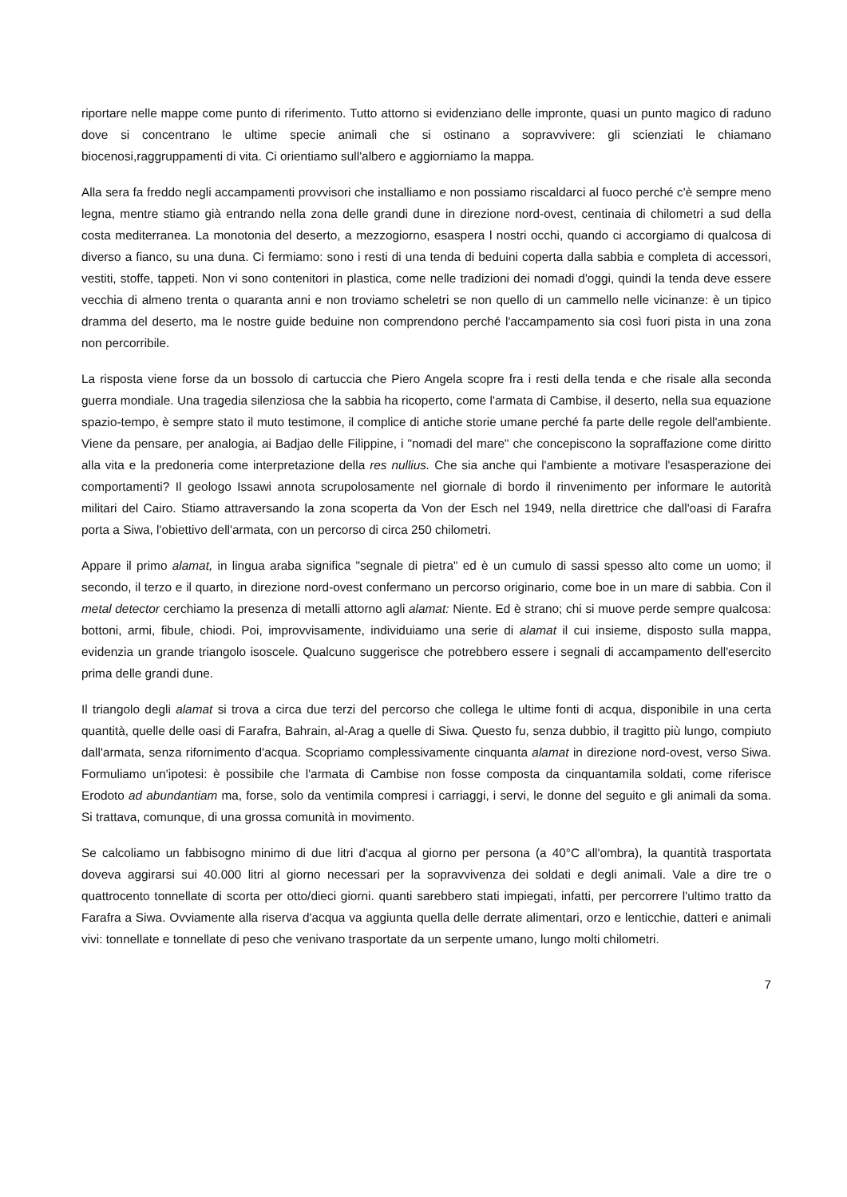riportare nelle mappe come punto di riferimento. Tutto attorno si evidenziano delle impronte, quasi un punto magico di raduno dove si concentrano le ultime specie animali che si ostinano a sopravvivere: gli scienziati le chiamano biocenosi,raggruppamenti di vita. Ci orientiamo sull'albero e aggiorniamo la mappa.
Alla sera fa freddo negli accampamenti provvisori che installiamo e non possiamo riscaldarci al fuoco perché c'è sempre meno legna, mentre stiamo già entrando nella zona delle grandi dune in direzione nord-ovest, centinaia di chilometri a sud della costa mediterranea. La monotonia del deserto, a mezzogiorno, esaspera l nostri occhi, quando ci accorgiamo di qualcosa di diverso a fianco, su una duna. Ci fermiamo: sono i resti di una tenda di beduini coperta dalla sabbia e completa di accessori, vestiti, stoffe, tappeti. Non vi sono contenitori in plastica, come nelle tradizioni dei nomadi d'oggi, quindi la tenda deve essere vecchia di almeno trenta o quaranta anni e non troviamo scheletri se non quello di un cammello nelle vicinanze: è un tipico dramma del deserto, ma le nostre guide beduine non comprendono perché l'accampamento sia così fuori pista in una zona non percorribile.
La risposta viene forse da un bossolo di cartuccia che Piero Angela scopre fra i resti della tenda e che risale alla seconda guerra mondiale. Una tragedia silenziosa che la sabbia ha ricoperto, come l'armata di Cambise, il deserto, nella sua equazione spazio-tempo, è sempre stato il muto testimone, il complice di antiche storie umane perché fa parte delle regole dell'ambiente. Viene da pensare, per analogia, ai Badjao delle Filippine, i "nomadi del mare" che concepiscono la sopraffazione come diritto alla vita e la predoneria come interpretazione della res nullius. Che sia anche qui l'ambiente a motivare l'esasperazione dei comportamenti? Il geologo Issawi annota scrupolosamente nel giornale di bordo il rinvenimento per informare le autorità militari del Cairo. Stiamo attraversando la zona scoperta da Von der Esch nel 1949, nella direttrice che dall'oasi di Farafra porta a Siwa, l'obiettivo dell'armata, con un percorso di circa 250 chilometri.
Appare il primo alamat, in lingua araba significa "segnale di pietra" ed è un cumulo di sassi spesso alto come un uomo; il secondo, il terzo e il quarto, in direzione nord-ovest confermano un percorso originario, come boe in un mare di sabbia. Con il metal detector cerchiamo la presenza di metalli attorno agli alamat: Niente. Ed è strano; chi si muove perde sempre qualcosa: bottoni, armi, fibule, chiodi. Poi, improvvisamente, individuiamo una serie di alamat il cui insieme, disposto sulla mappa, evidenzia un grande triangolo isoscele. Qualcuno suggerisce che potrebbero essere i segnali di accampamento dell'esercito prima delle grandi dune.
Il triangolo degli alamat si trova a circa due terzi del percorso che collega le ultime fonti di acqua, disponibile in una certa quantità, quelle delle oasi di Farafra, Bahrain, al-Arag a quelle di Siwa. Questo fu, senza dubbio, il tragitto più lungo, compiuto dall'armata, senza rifornimento d'acqua. Scopriamo complessivamente cinquanta alamat in direzione nord-ovest, verso Siwa. Formuliamo un'ipotesi: è possibile che l'armata di Cambise non fosse composta da cinquantamila soldati, come riferisce Erodoto ad abundantiam ma, forse, solo da ventimila compresi i carriaggi, i servi, le donne del seguito e gli animali da soma. Si trattava, comunque, di una grossa comunità in movimento.
Se calcoliamo un fabbisogno minimo di due litri d'acqua al giorno per persona (a 40°C all'ombra), la quantità trasportata doveva aggirarsi sui 40.000 litri al giorno necessari per la sopravvivenza dei soldati e degli animali. Vale a dire tre o quattrocento tonnellate di scorta per otto/dieci giorni. quanti sarebbero stati impiegati, infatti, per percorrere l'ultimo tratto da Farafra a Siwa. Ovviamente alla riserva d'acqua va aggiunta quella delle derrate alimentari, orzo e lenticchie, datteri e animali vivi: tonnellate e tonnellate di peso che venivano trasportate da un serpente umano, lungo molti chilometri.
7